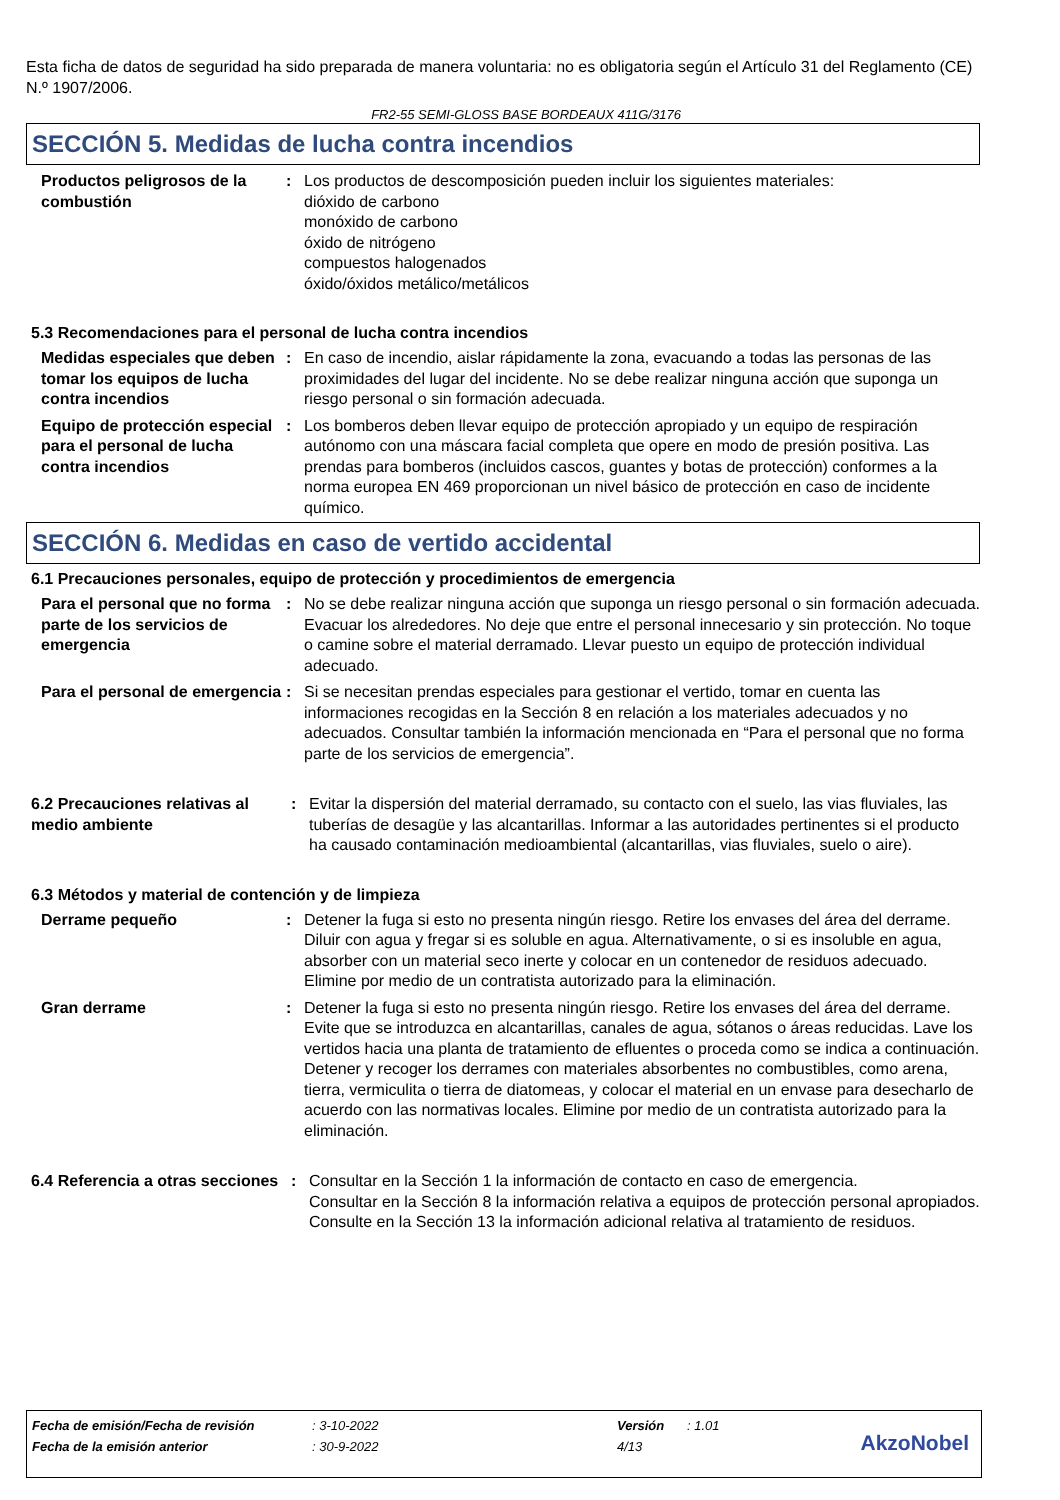Esta ficha de datos de seguridad ha sido preparada de manera voluntaria: no es obligatoria según el Artículo 31 del Reglamento (CE) N.º 1907/2006.
FR2-55 SEMI-GLOSS BASE BORDEAUX 411G/3176
SECCIÓN 5. Medidas de lucha contra incendios
Productos peligrosos de la combustión
: Los productos de descomposición pueden incluir los siguientes materiales:
dióxido de carbono
monóxido de carbono
óxido de nitrógeno
compuestos halogenados
óxido/óxidos metálico/metálicos
5.3 Recomendaciones para el personal de lucha contra incendios
Medidas especiales que deben tomar los equipos de lucha contra incendios
: En caso de incendio, aislar rápidamente la zona, evacuando a todas las personas de las proximidades del lugar del incidente. No se debe realizar ninguna acción que suponga un riesgo personal o sin formación adecuada.
Equipo de protección especial para el personal de lucha contra incendios
: Los bomberos deben llevar equipo de protección apropiado y un equipo de respiración autónomo con una máscara facial completa que opere en modo de presión positiva. Las prendas para bomberos (incluidos cascos, guantes y botas de protección) conformes a la norma europea EN 469 proporcionan un nivel básico de protección en caso de incidente químico.
SECCIÓN 6. Medidas en caso de vertido accidental
6.1 Precauciones personales, equipo de protección y procedimientos de emergencia
Para el personal que no forma parte de los servicios de emergencia
: No se debe realizar ninguna acción que suponga un riesgo personal o sin formación adecuada. Evacuar los alrededores. No deje que entre el personal innecesario y sin protección. No toque o camine sobre el material derramado. Llevar puesto un equipo de protección individual adecuado.
Para el personal de emergencia
: Si se necesitan prendas especiales para gestionar el vertido, tomar en cuenta las informaciones recogidas en la Sección 8 en relación a los materiales adecuados y no adecuados. Consultar también la información mencionada en “Para el personal que no forma parte de los servicios de emergencia”.
6.2 Precauciones relativas al medio ambiente
: Evitar la dispersión del material derramado, su contacto con el suelo, las vias fluviales, las tuberías de desagüe y las alcantarillas. Informar a las autoridades pertinentes si el producto ha causado contaminación medioambiental (alcantarillas, vias fluviales, suelo o aire).
6.3 Métodos y material de contención y de limpieza
Derrame pequeño : Detener la fuga si esto no presenta ningún riesgo. Retire los envases del área del derrame. Diluir con agua y fregar si es soluble en agua. Alternativamente, o si es insoluble en agua, absorber con un material seco inerte y colocar en un contenedor de residuos adecuado. Elimine por medio de un contratista autorizado para la eliminación.
Gran derrame : Detener la fuga si esto no presenta ningún riesgo. Retire los envases del área del derrame. Evite que se introduzca en alcantarillas, canales de agua, sótanos o áreas reducidas. Lave los vertidos hacia una planta de tratamiento de efluentes o proceda como se indica a continuación. Detener y recoger los derrames con materiales absorbentes no combustibles, como arena, tierra, vermiculita o tierra de diatomeas, y colocar el material en un envase para desecharlo de acuerdo con las normativas locales. Elimine por medio de un contratista autorizado para la eliminación.
6.4 Referencia a otras secciones
: Consultar en la Sección 1 la información de contacto en caso de emergencia.
Consultar en la Sección 8 la información relativa a equipos de protección personal apropiados.
Consulte en la Sección 13 la información adicional relativa al tratamiento de residuos.
| Fecha de emisión/Fecha de revisión | : 3-10-2022 | Versión | : 1.01 |
| Fecha de la emisión anterior | : 30-9-2022 | 4/13 | |
AkzoNobel